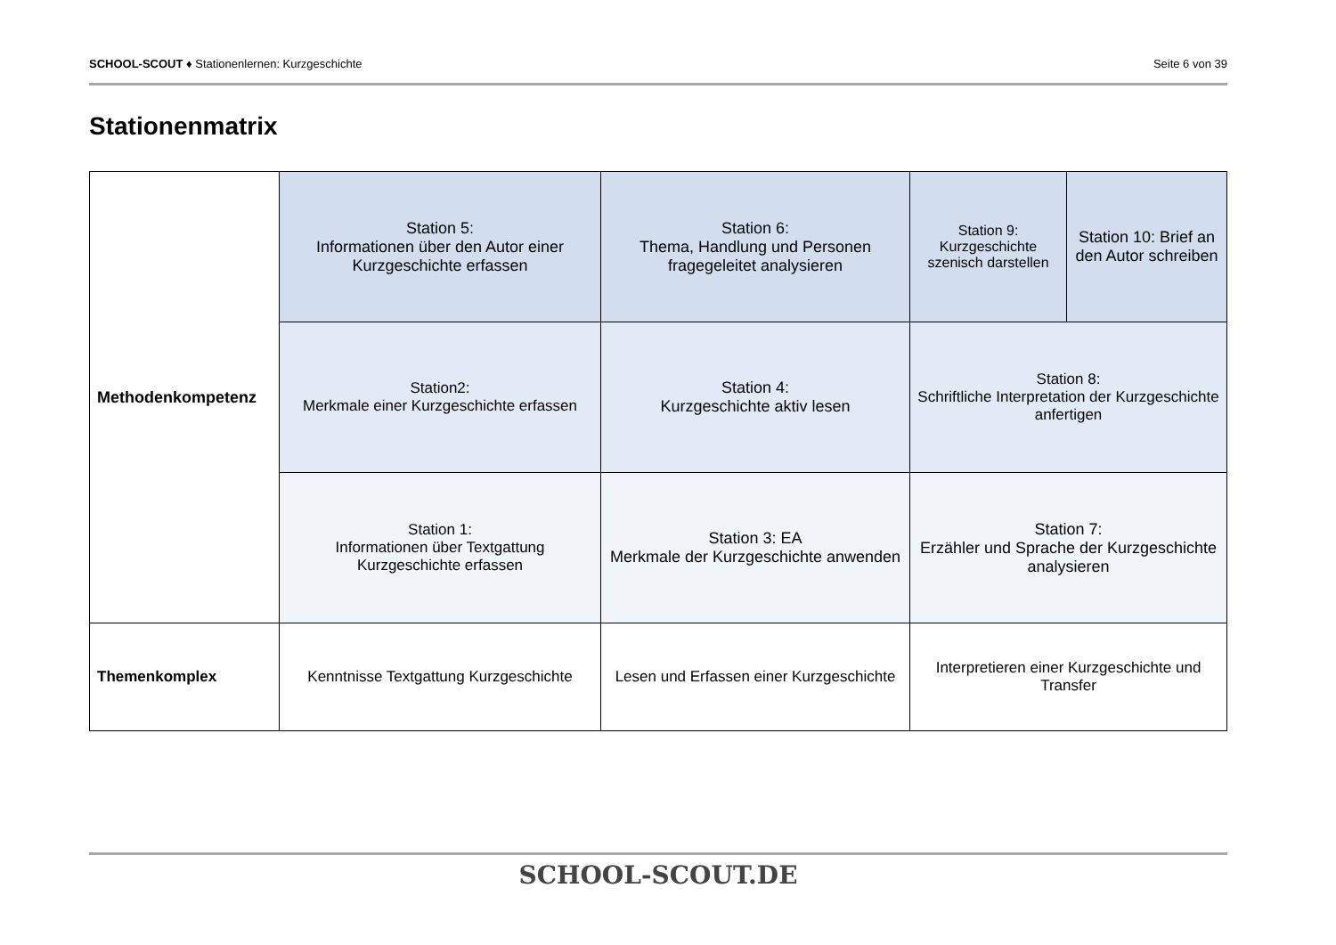SCHOOL-SCOUT ♦ Stationenlernen: Kurzgeschichte Seite 6 von 39
Stationenmatrix
| Methodenkompetenz | Station 5: Informationen über den Autor einer Kurzgeschichte erfassen | Station 6: Thema, Handlung und Personen fragegeleitet analysieren | Station 9: Kurzgeschichte szenisch darstellen | Station 10: Brief an den Autor schreiben |
| | Station2: Merkmale einer Kurzgeschichte erfassen | Station 4: Kurzgeschichte aktiv lesen | Station 8: Schriftliche Interpretation der Kurzgeschichte anfertigen | |
| | Station 1: Informationen über Textgattung Kurzgeschichte erfassen | Station 3: EA Merkmale der Kurzgeschichte anwenden | Station 7: Erzähler und Sprache der Kurzgeschichte analysieren | |
| Themenkomplex | Kenntnisse Textgattung Kurzgeschichte | Lesen und Erfassen einer Kurzgeschichte | Interpretieren einer Kurzgeschichte und Transfer | |
SCHOOL-SCOUT.DE